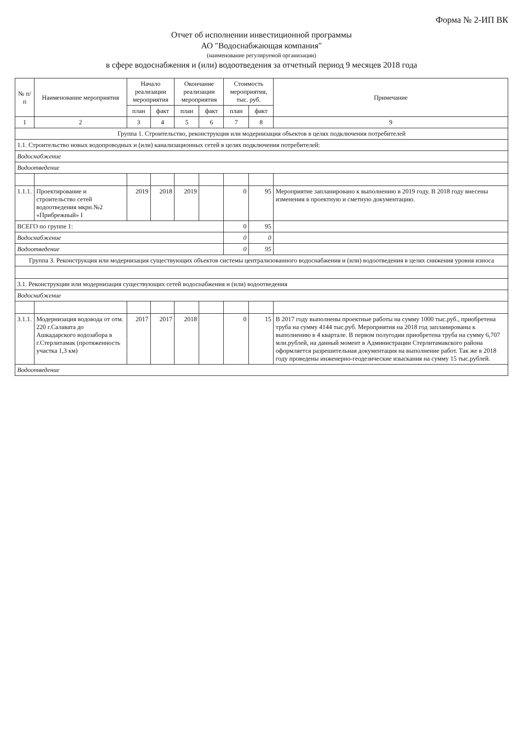Форма № 2-ИП ВК
Отчет об исполнении инвестиционной программы
АО "Водоснабжающая компания"
(наименование регулируемой организации)
в сфере водоснабжения и (или) водоотведения за отчетный период 9 месяцев 2018 года
| № п/п | Наименование мероприятия | Начало реализации мероприятия | | Окончание реализации мероприятия | | Стоимость мероприятия, тыс. руб. | | Примечание |
| --- | --- | --- | --- | --- | --- | --- | --- | --- |
| | | план | факт | план | факт | план | факт | |
| 1 | 2 | 3 | 4 | 5 | 6 | 7 | 8 | 9 |
| Группа 1. Строительство, реконструкция или модернизация объектов в целях подключения потребителей | | | | | | | | |
| 1.1. Строительство новых водопроводных и (или) канализационных сетей в целях подключения потребителей: | | | | | | | | |
| Водоснабжение | | | | | | | | |
| Водоотведение | | | | | | | | |
| 1.1.1. | Проектирование и строительство сетей водоотведения мкрн.№2 «Прибрежный» I | 2019 | 2018 | 2019 | | 0 | 95 | Мероприятие запланировано к выполнению в 2019 году. В 2018 году внесены изменения в проектную и сметную документацию. |
| ВСЕГО по группе 1: | | | | | | 0 | 95 | |
| Водоснабжение | | | | | | 0 | 0 | |
| Водоотведение | | | | | | 0 | 95 | |
| Группа 3. Реконструкция или модернизация существующих объектов системы централизованного водоснабжения и (или) водоотведения в целях снижения уровня износа | | | | | | | | |
| 3.1. Реконструкции или модернизация существующих сетей водоснабжения и (или) водоотведения | | | | | | | | |
| Водоснабжение | | | | | | | | |
| 3.1.1. | Модернизация водовода от отм. 220 г.Салавата до Ашкадарского водозабора в г.Стерлитамак (протяженность участка 1,3 км) | 2017 | 2017 | 2018 | | 0 | 15 | В 2017 году выполнены проектные работы на сумму 1000 тыс.руб., приобретена труба на сумму 4144 тыс.руб. Мероприятия на 2018 год запланированы к выполнению в 4 квартале. В первом полугодии приобретена труба на сумму 6,707 млн.рублей, на данный момент в Администрации Стерлитамакского района оформляется разрешительная документация на выполнение работ. Так же в 2018 году проведены инженерно-геодезические изыскания на сумму 15 тыс.рублей. |
| Водоотведение | | | | | | | | |